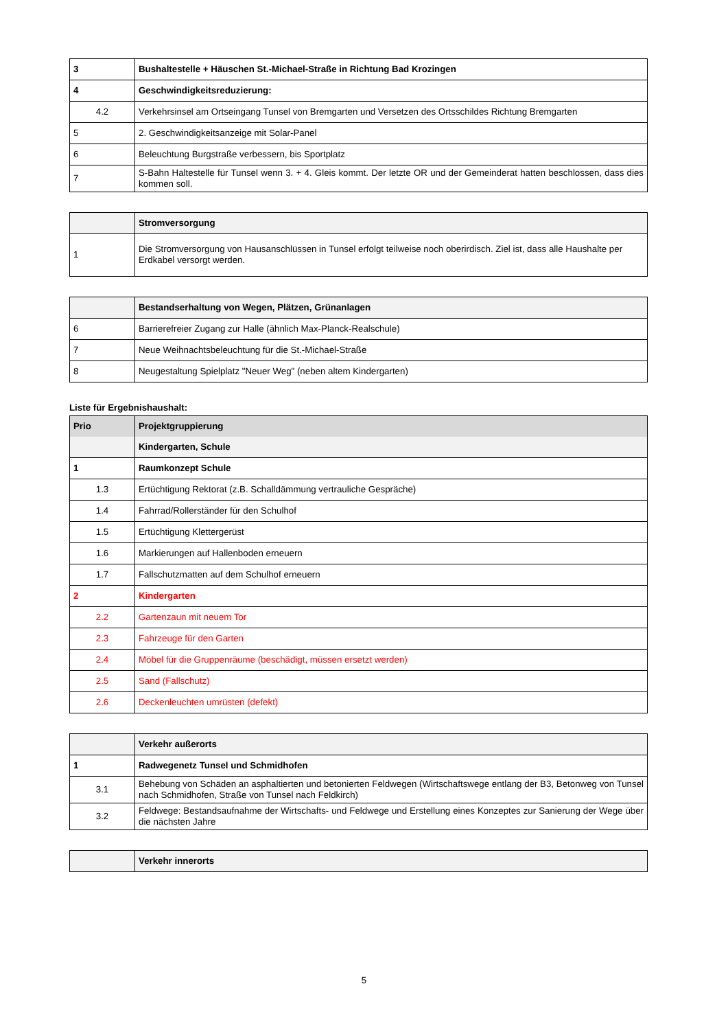| 3 | Bushaltestelle + Häuschen St.-Michael-Straße in Richtung Bad Krozingen |
| 4 | Geschwindigkeitsreduzierung: |
| 4.2 | Verkehrsinsel am Ortseingang Tunsel von Bremgarten und Versetzen des Ortsschildes Richtung Bremgarten |
| 5 | 2. Geschwindigkeitsanzeige mit Solar-Panel |
| 6 | Beleuchtung Burgstraße verbessern, bis Sportplatz |
| 7 | S-Bahn Haltestelle für Tunsel wenn 3. + 4. Gleis kommt. Der letzte OR und der Gemeinderat hatten beschlossen, dass dies kommen soll. |
| | Stromversorgung |
| 1 | Die Stromversorgung von Hausanschlüssen in Tunsel erfolgt teilweise noch oberirdisch. Ziel ist, dass alle Haushalte per Erdkabel versorgt werden. |
| | Bestandserhaltung von Wegen, Plätzen, Grünanlagen |
| 6 | Barrierefreier Zugang zur Halle (ähnlich Max-Planck-Realschule) |
| 7 | Neue Weihnachtsbeleuchtung für die St.-Michael-Straße |
| 8 | Neugestaltung Spielplatz "Neuer Weg" (neben altem Kindergarten) |
Liste für Ergebnishaushalt:
| Prio | Projektgruppierung |
| | Kindergarten, Schule |
| 1 | Raumkonzept Schule |
| 1.3 | Ertüchtigung Rektorat (z.B. Schalldämmung vertrauliche Gespräche) |
| 1.4 | Fahrrad/Rollerständer für den Schulhof |
| 1.5 | Ertüchtigung Klettergerüst |
| 1.6 | Markierungen auf Hallenboden erneuern |
| 1.7 | Fallschutzmatten auf dem Schulhof erneuern |
| 2 | Kindergarten |
| 2.2 | Gartenzaun mit neuem Tor |
| 2.3 | Fahrzeuge für den Garten |
| 2.4 | Möbel für die Gruppenräume (beschädigt, müssen ersetzt werden) |
| 2.5 | Sand (Fallschutz) |
| 2.6 | Deckenleuchten umrüsten (defekt) |
| | Verkehr außerorts |
| 1 | Radwegenetz Tunsel und Schmidhofen |
| 3.1 | Behebung von Schäden an asphaltierten und betonierten Feldwegen (Wirtschaftswege entlang der B3, Betonweg von Tunsel nach Schmidhofen, Straße von Tunsel nach Feldkirch) |
| 3.2 | Feldwege: Bestandsaufnahme der Wirtschafts- und Feldwege und Erstellung eines Konzeptes zur Sanierung der Wege über die nächsten Jahre |
| | Verkehr innerorts |
5